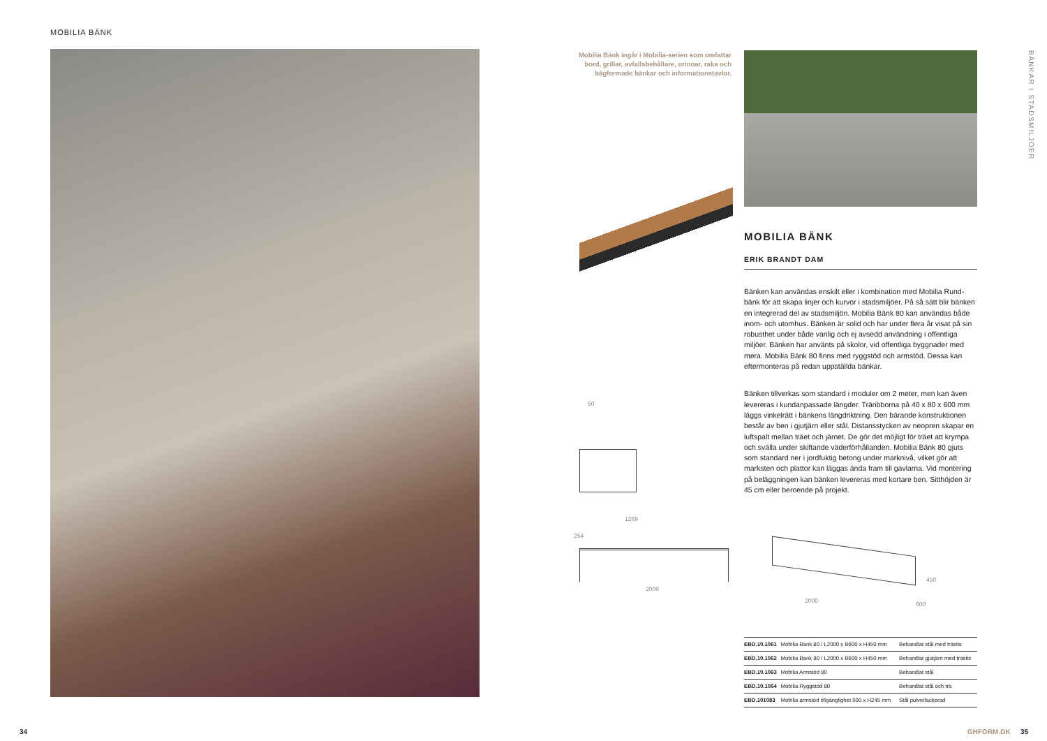MOBILIA BÄNK
Mobilia Bänk ingår i Mobilia-serien som omfattar bord, grillar, avfallsbehållare, urinoar, raka och bågformade bänkar och informationstavlor.
MOBILIA BÄNK
ERIK BRANDT DAM
Bänken kan användas enskilt eller i kombination med Mobilia Rund­bänk för att skapa linjer och kurvor i stadsmiljöer. På så sätt blir bänken en integrerad del av stadsmiljön. Mobilia Bänk 80 kan användas både inom- och utomhus. Bänken är solid och har under flera år visat på sin robusthet under både vanlig och ej avsedd användning i offentliga miljöer. Bänken har använts på skolor, vid offentliga byggnader med mera. Mobilia Bänk 80 finns med ryggstöd och armstöd. Dessa kan eftermonteras på redan uppställda bänkar.
Bänken tillverkas som standard i moduler om 2 meter, men kan även levereras i kundanpassade längder. Träribborna på 40 x 80 x 600 mm läggs vinkelrätt i bänkens längdriktning. Den bärande konstruktionen består av ben i gjutjärn eller stål. Distansstycken av neopren skapar en luftspalt mellan träet och järnet. De gör det möjligt för träet att krympa och svälla under skiftande väderförhållanden. Mobilia Bänk 80 gjuts som standard ner i jordfuktig betong under marknivå, vilket gör att marksten och plattor kan läggas ända fram till gavlarna. Vid montering på beläggningen kan bänken levereras med kortare ben. Sitthöjden är 45 cm eller beroende på projekt.
50
1269
254
2000
450
2000 600
| EBD.10.1061 | Mobilia Bänk 80 / L2000 x B600 x H450 mm | Behandlat stål med träsits |
| EBD.10.1062 | Mobilia Bänk 80 / L2000 x B600 x H450 mm | Behandlat gjutjärn med träsits |
| EBD.10.1063 | Mobilia Armstöd 80 | Behandlat stål |
| EBD.10.1064 | Mobilia Ryggstöd 80 | Behandlat stål och trä |
| EBD.101083 | Mobilia armstöd tillgänglighet 500 x H245 mm | Stål pulverlackerad |
BÄNKAR I STADSMILJÖER
34 GHFORM.DK 35